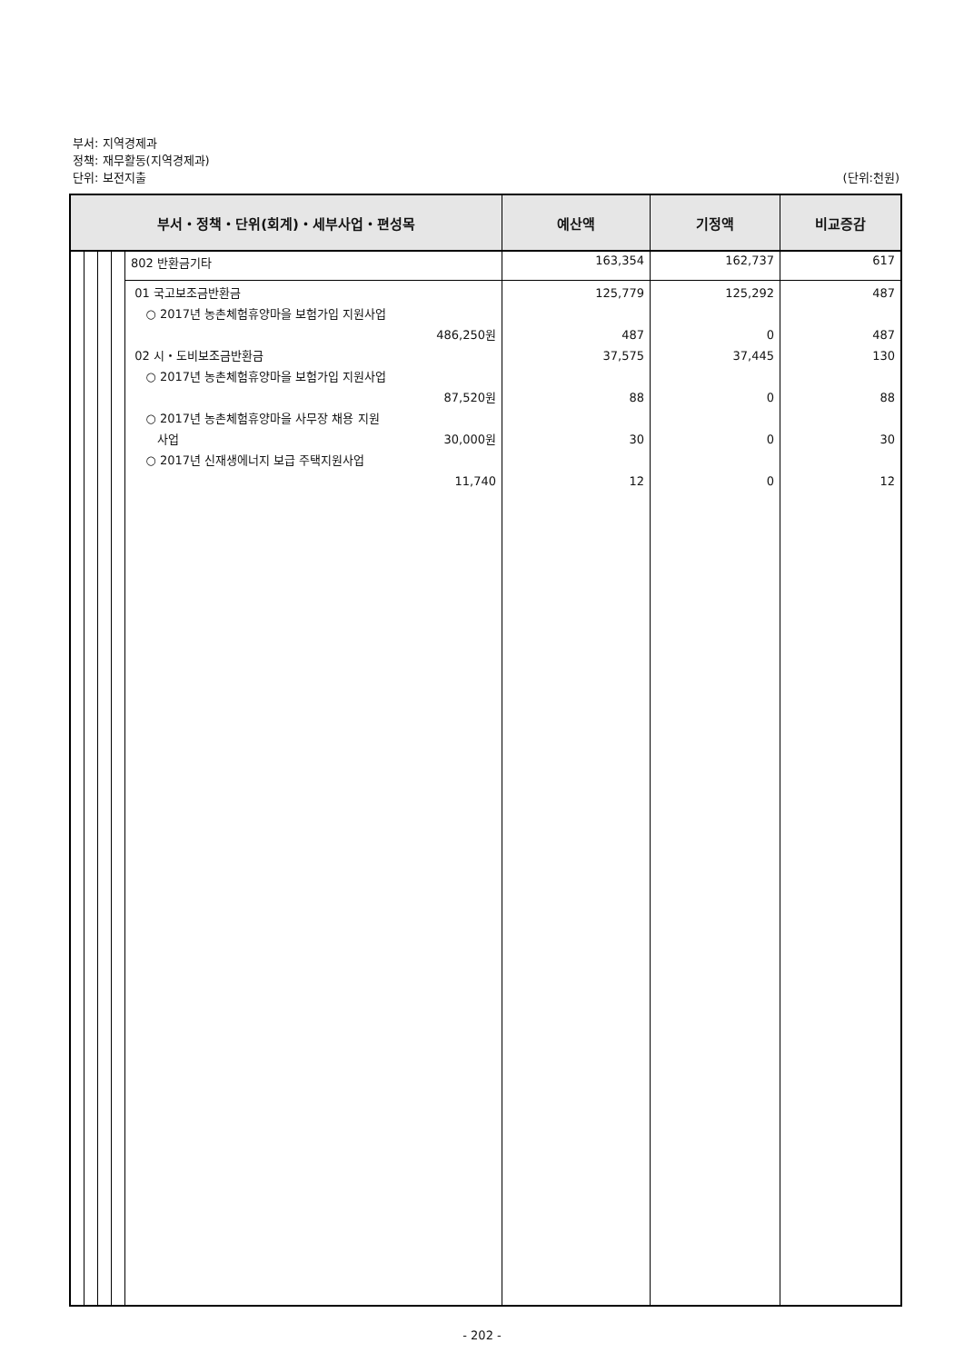부서: 지역경제과
정책: 재무활동(지역경제과)
단위: 보전지출 (단위:천원)
| 부서・정책・단위(회계)・세부사업・편성목 | | | | | 예산액 | 기정액 | 비교증감 |
| --- | --- | --- | --- | --- | --- | --- | --- |
| | | | | 802 반환금기타 | 163,354 | 162,737 | 617 |
| | | | | 01 국고보조금반환금 ○ 2017년 농촌체험휴양마을 보험가입 지원사업 486,250원 02 시・도비보조금반환금 ○ 2017년 농촌체험휴양마을 보험가입 지원사업 87,520원 ○ 2017년 농촌체험휴양마을 사무장 채용 지원 사업 30,000원 ○ 2017년 신재생에너지 보급 주택지원사업 11,740 | 125,779 487 37,575 88 30 12 | 125,292 0 37,445 0 0 0 | 487 487 130 88 30 12 |
- 202 -